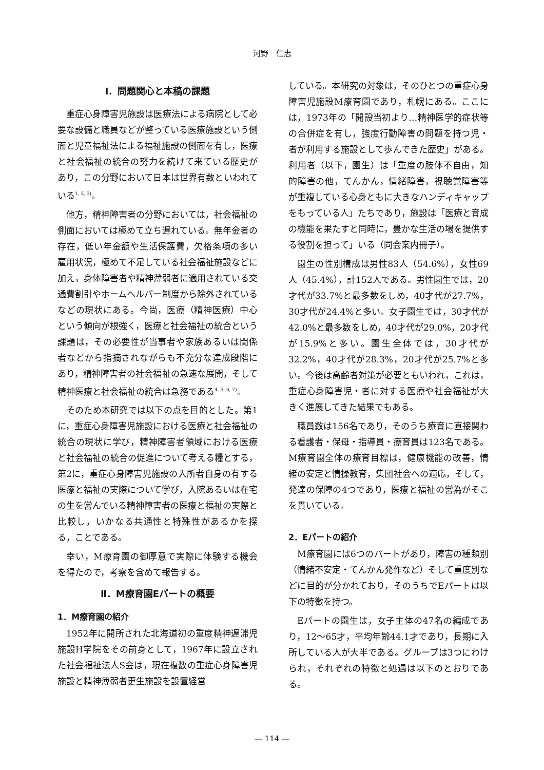河野　仁志
Ⅰ．問題関心と本稿の課題
重症心身障害児施設は医療法による病院として必要な設備と職員などが整っている医療施設という側面と児童福祉法による福祉施設の側面を有し，医療と社会福祉の統合の努力を続けて来ている歴史があり，この分野において日本は世界有数といわれている<sup>1, 2, 3)</sup>。
他方，精神障害者の分野においては，社会福祉の側面においては極めて立ち遅れている。無年金者の存在，低い年金額や生活保護費，欠格条項の多い雇用状況，極めて不足している社会福祉施設などに加え，身体障害者や精神薄弱者に適用されている交通費割引やホームヘルパー制度から除外されているなどの現状にある。今尚，医療（精神医療）中心という傾向が根強く，医療と社会福祉の統合という課題は，その必要性が当事者や家族あるいは関係者などから指摘されながらも不充分な達成段階にあり，精神障害者の社会福祉の急速な展開，そして精神医療と社会福祉の統合は急務である<sup>4, 5, 6, 7)</sup>。
そのため本研究では以下の点を目的とした。第1に，重症心身障害児施設における医療と社会福祉の統合の現状に学び，精神障害者領域における医療と社会福祉の統合の促進について考える糧とする，第2に，重症心身障害児施設の入所者自身の有する医療と福祉の実際について学び，入院あるいは在宅の生を営んでいる精神障害者の医療と福祉の実際と比較し，いかなる共通性と特殊性があるかを探る，ことである。
幸い，M療育園の御厚意で実際に体験する機会を得たので，考察を含めて報告する。
Ⅱ．M療育園Eパートの概要
1．M療育園の紹介
1952年に開所された北海道初の重度精神遅滞児施設H学院をその前身として，1967年に設立された社会福祉法人S会は，現在複数の重症心身障害児施設と精神薄弱者更生施設を設置経営
している。本研究の対象は，そのひとつの重症心身障害児施設M療育園であり，札幌にある。ここには，1973年の「開設当初より…精神医学的症状等の合併症を有し，強度行動障害の問題を持つ児・者が利用する施設として歩んできた歴史」がある。利用者（以下，園生）は「重度の肢体不自由，知的障害の他，てんかん，情緒障害，視聴覚障害等が重複している心身ともに大きなハンディキャップをもっている人」たちであり，施設は「医療と育成の機能を果たすと同時に，豊かな生活の場を提供する役割を担って」いる（同会案内冊子）。
園生の性別構成は男性83人（54.6%），女性69人（45.4%），計152人である。男性園生では，20才代が33.7%と最多数をしめ，40才代が27.7%，30才代が24.4%と多い。女子園生では，30才代が42.0%と最多数をしめ，40才代が29.0%，20才代が15.9%と多い。園生全体では，30才代が32.2%，40才代が28.3%，20才代が25.7%と多い。今後は高齢者対策が必要ともいわれ，これは，重症心身障害児・者に対する医療や社会福祉が大きく進展してきた結果でもある。
職員数は156名であり，そのうち療育に直接関わる看護者・保母・指導員・療育員は123名である。M療育園全体の療育目標は，健康機能の改善，情緒の安定と情操教育，集団社会への適応，そして，発達の保障の4つであり，医療と福祉の営為がそこを貫いている。
2．Eパートの紹介
M療育園には6つのパートがあり，障害の種類別（情緒不安定・てんかん発作など）そして重度別などに目的が分かれており，そのうちでEパートは以下の特徴を持つ。
Eパートの園生は，女子主体の47名の編成であり，12～65才，平均年齢44.1才であり，長期に入所している人が大半である。グループは3つにわけられ，それぞれの特徴と処遇は以下のとおりである。
— 114 —